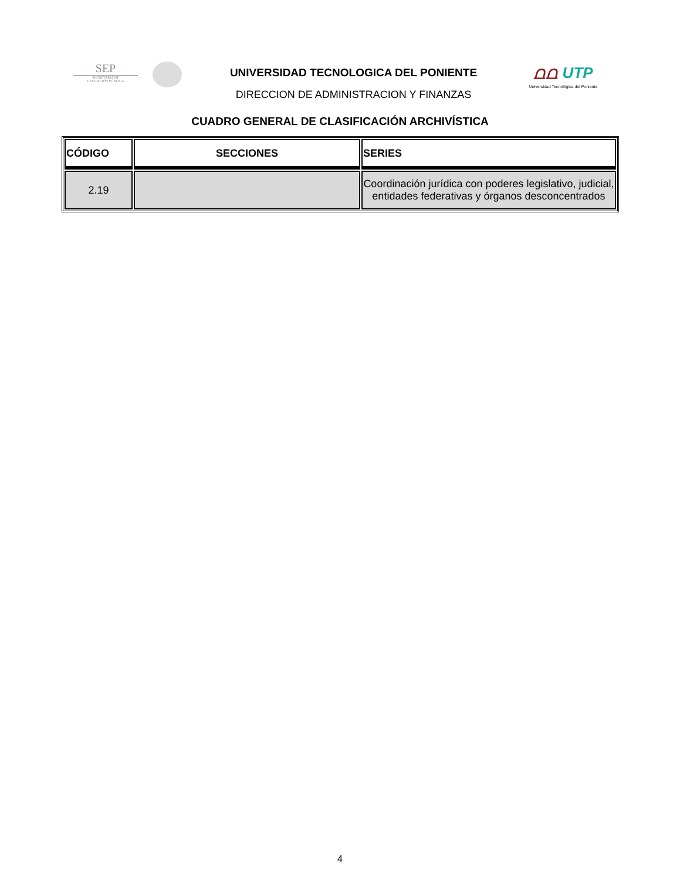SEP
SECRETARÍA DE
EDUCACIÓN PÚBLICA
UNIVERSIDAD TECNOLOGICA DEL PONIENTE
DIRECCION DE ADMINISTRACION Y FINANZAS
⩍⩍ UTP
Universidad Tecnológica del Poniente
CUADRO GENERAL DE CLASIFICACIÓN ARCHIVÍSTICA
| CÓDIGO | SECCIONES | SERIES |
| --- | --- | --- |
| 2.19 | | Coordinación jurídica con poderes legislativo, judicial, entidades federativas y órganos desconcentrados |
4